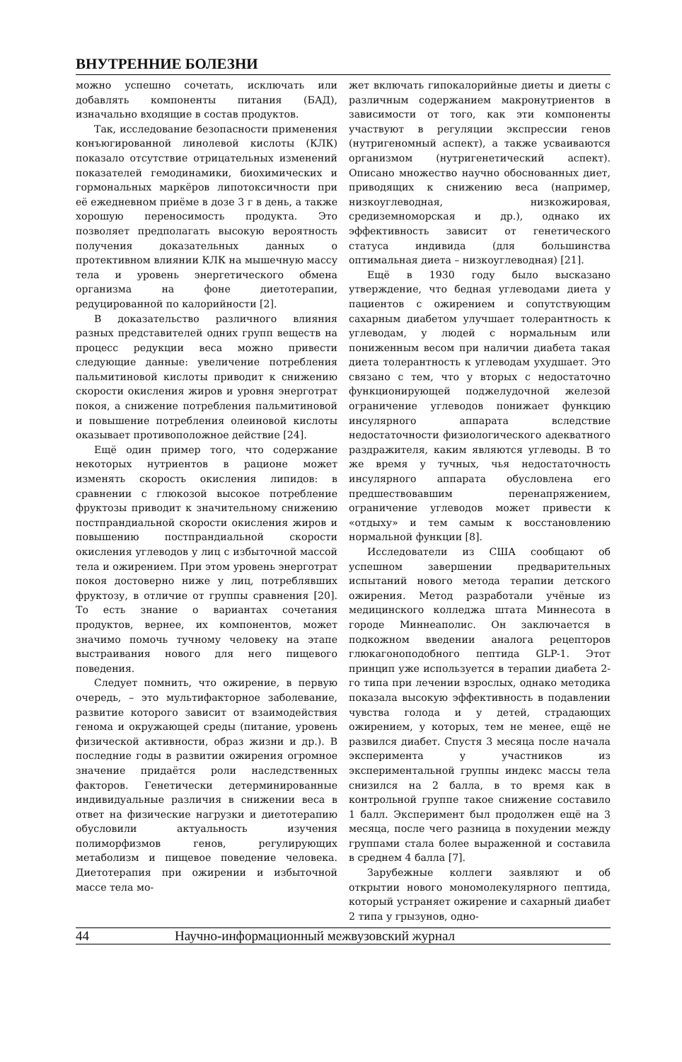ВНУТРЕННИЕ БОЛЕЗНИ
можно успешно сочетать, исключать или добавлять компоненты питания (БАД), изначально входящие в состав продуктов.
Так, исследование безопасности применения конъюгированной линолевой кислоты (КЛК) показало отсутствие отрицательных изменений показателей гемодинамики, биохимических и гормональных маркёров липотоксичности при её ежедневном приёме в дозе 3 г в день, а также хорошую переносимость продукта. Это позволяет предполагать высокую вероятность получения доказательных данных о протективном влиянии КЛК на мышечную массу тела и уровень энергетического обмена организма на фоне диетотерапии, редуцированной по калорийности [2].
В доказательство различного влияния разных представителей одних групп веществ на процесс редукции веса можно привести следующие данные: увеличение потребления пальмитиновой кислоты приводит к снижению скорости окисления жиров и уровня энерготрат покоя, а снижение потребления пальмитиновой и повышение потребления олеиновой кислоты оказывает противоположное действие [24].
Ещё один пример того, что содержание некоторых нутриентов в рационе может изменять скорость окисления липидов: в сравнении с глюкозой высокое потребление фруктозы приводит к значительному снижению постпрандиальной скорости окисления жиров и повышению постпрандиальной скорости окисления углеводов у лиц с избыточной массой тела и ожирением. При этом уровень энерготрат покоя достоверно ниже у лиц, потреблявших фруктозу, в отличие от группы сравнения [20]. То есть знание о вариантах сочетания продуктов, вернее, их компонентов, может значимо помочь тучному человеку на этапе выстраивания нового для него пищевого поведения.
Следует помнить, что ожирение, в первую очередь, – это мультифакторное заболевание, развитие которого зависит от взаимодействия генома и окружающей среды (питание, уровень физической активности, образ жизни и др.). В последние годы в развитии ожирения огромное значение придаётся роли наследственных факторов. Генетически детерминированные индивидуальные различия в снижении веса в ответ на физические нагрузки и диетотерапию обусловили актуальность изучения полиморфизмов генов, регулирующих метаболизм и пищевое поведение человека. Диетотерапия при ожирении и избыточной массе тела мо-
жет включать гипокалорийные диеты и диеты с различным содержанием макронутриентов в зависимости от того, как эти компоненты участвуют в регуляции экспрессии генов (нутригеномный аспект), а также усваиваются организмом (нутригенетический аспект). Описано множество научно обоснованных диет, приводящих к снижению веса (например, низкоуглеводная, низкожировая, средиземноморская и др.), однако их эффективность зависит от генетического статуса индивида (для большинства оптимальная диета – низкоуглеводная) [21].
Ещё в 1930 году было высказано утверждение, что бедная углеводами диета у пациентов с ожирением и сопутствующим сахарным диабетом улучшает толерантность к углеводам, у людей с нормальным или пониженным весом при наличии диабета такая диета толерантность к углеводам ухудшает. Это связано с тем, что у вторых с недостаточно функционирующей поджелудочной железой ограничение углеводов понижает функцию инсулярного аппарата вследствие недостаточности физиологического адекватного раздражителя, каким являются углеводы. В то же время у тучных, чья недостаточность инсулярного аппарата обусловлена его предшествовавшим перенапряжением, ограничение углеводов может привести к «отдыху» и тем самым к восстановлению нормальной функции [8].
Исследователи из США сообщают об успешном завершении предварительных испытаний нового метода терапии детского ожирения. Метод разработали учёные из медицинского колледжа штата Миннесота в городе Миннеаполис. Он заключается в подкожном введении аналога рецепторов глюкагоноподобного пептида GLP-1. Этот принцип уже используется в терапии диабета 2-го типа при лечении взрослых, однако методика показала высокую эффективность в подавлении чувства голода и у детей, страдающих ожирением, у которых, тем не менее, ещё не развился диабет. Спустя 3 месяца после начала эксперимента у участников из экспериментальной группы индекс массы тела снизился на 2 балла, в то время как в контрольной группе такое снижение составило 1 балл. Эксперимент был продолжен ещё на 3 месяца, после чего разница в похудении между группами стала более выраженной и составила в среднем 4 балла [7].
Зарубежные коллеги заявляют и об открытии нового мономолекулярного пептида, который устраняет ожирение и сахарный диабет 2 типа у грызунов, одно-
44 Научно-информационный межвузовский журнал